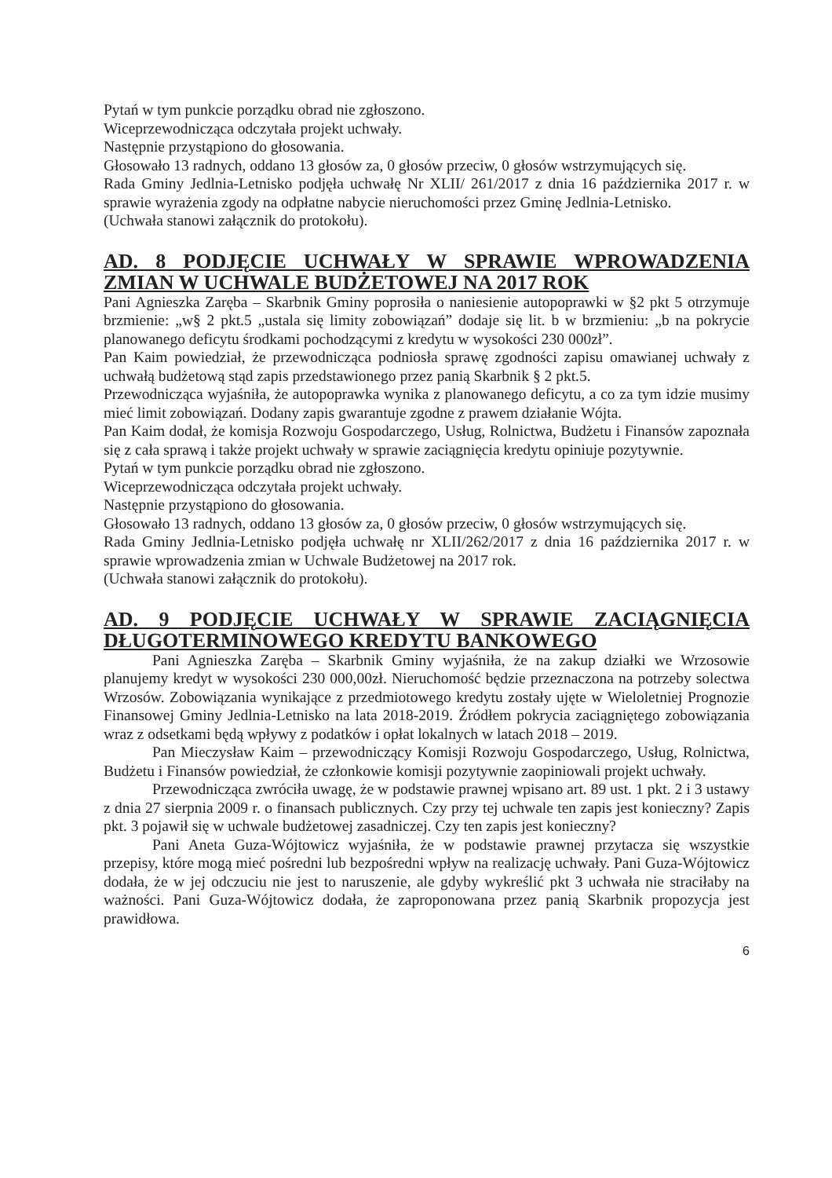Pytań w tym punkcie porządku obrad nie zgłoszono.
Wiceprzewodnicząca odczytała projekt uchwały.
Następnie przystąpiono do głosowania.
Głosowało 13 radnych, oddano 13 głosów za, 0 głosów przeciw, 0 głosów wstrzymujących się.
Rada Gminy Jedlnia-Letnisko podjęła uchwałę Nr XLII/ 261/2017 z dnia 16 października 2017 r. w sprawie wyrażenia zgody na odpłatne nabycie nieruchomości przez Gminę Jedlnia-Letnisko.
(Uchwała stanowi załącznik do protokołu).
AD. 8 PODJĘCIE UCHWAŁY W SPRAWIE WPROWADZENIA ZMIAN W UCHWALE BUDŻETOWEJ NA 2017 ROK
Pani Agnieszka Zaręba – Skarbnik Gminy poprosiła o naniesienie autopoprawki w §2 pkt 5 otrzymuje brzmienie: „w§ 2 pkt.5 „ustala się limity zobowiązań” dodaje się lit. b w brzmieniu: „b na pokrycie planowanego deficytu środkami pochodzącymi z kredytu w wysokości 230 000zł”.
Pan Kaim powiedział, że przewodnicząca podniosła sprawę zgodności zapisu omawianej uchwały z uchwałą budżetową stąd zapis przedstawionego przez panią Skarbnik § 2 pkt.5.
Przewodnicząca wyjaśniła, że autopoprawka wynika z planowanego deficytu, a co za tym idzie musimy mieć limit zobowiązań. Dodany zapis gwarantuje zgodne z prawem działanie Wójta.
Pan Kaim dodał, że komisja Rozwoju Gospodarczego, Usług, Rolnictwa, Budżetu i Finansów zapoznała się z cała sprawą i także projekt uchwały w sprawie zaciągnięcia kredytu opiniuje pozytywnie.
Pytań w tym punkcie porządku obrad nie zgłoszono.
Wiceprzewodnicząca odczytała projekt uchwały.
Następnie przystąpiono do głosowania.
Głosowało 13 radnych, oddano 13 głosów za, 0 głosów przeciw, 0 głosów wstrzymujących się.
Rada Gminy Jedlnia-Letnisko podjęła uchwałę nr XLII/262/2017 z dnia 16 października 2017 r. w sprawie wprowadzenia zmian w Uchwale Budżetowej na 2017 rok.
(Uchwała stanowi załącznik do protokołu).
AD. 9 PODJĘCIE UCHWAŁY W SPRAWIE ZACIĄGNIĘCIA DŁUGOTERMINOWEGO KREDYTU BANKOWEGO
Pani Agnieszka Zaręba – Skarbnik Gminy wyjaśniła, że na zakup działki we Wrzosowie planujemy kredyt w wysokości 230 000,00zł. Nieruchomość będzie przeznaczona na potrzeby solectwa Wrzosów. Zobowiązania wynikające z przedmiotowego kredytu zostały ujęte w Wieloletniej Prognozie Finansowej Gminy Jedlnia-Letnisko na lata 2018-2019. Źródłem pokrycia zaciągniętego zobowiązania wraz z odsetkami będą wpływy z podatków i opłat lokalnych w latach 2018 – 2019.
Pan Mieczysław Kaim – przewodniczący Komisji Rozwoju Gospodarczego, Usług, Rolnictwa, Budżetu i Finansów powiedział, że członkowie komisji pozytywnie zaopiniowali projekt uchwały.
Przewodnicząca zwróciła uwagę, że w podstawie prawnej wpisano art. 89 ust. 1 pkt. 2 i 3 ustawy z dnia 27 sierpnia 2009 r. o finansach publicznych. Czy przy tej uchwale ten zapis jest konieczny? Zapis pkt. 3 pojawił się w uchwale budżetowej zasadniczej. Czy ten zapis jest konieczny?
Pani Aneta Guza-Wójtowicz wyjaśniła, że w podstawie prawnej przytacza się wszystkie przepisy, które mogą mieć pośredni lub bezpośredni wpływ na realizację uchwały. Pani Guza-Wójtowicz dodała, że w jej odczuciu nie jest to naruszenie, ale gdyby wykreślić pkt 3 uchwała nie straciłaby na ważności. Pani Guza-Wójtowicz dodała, że zaproponowana przez panią Skarbnik propozycja jest prawidłowa.
​ 6